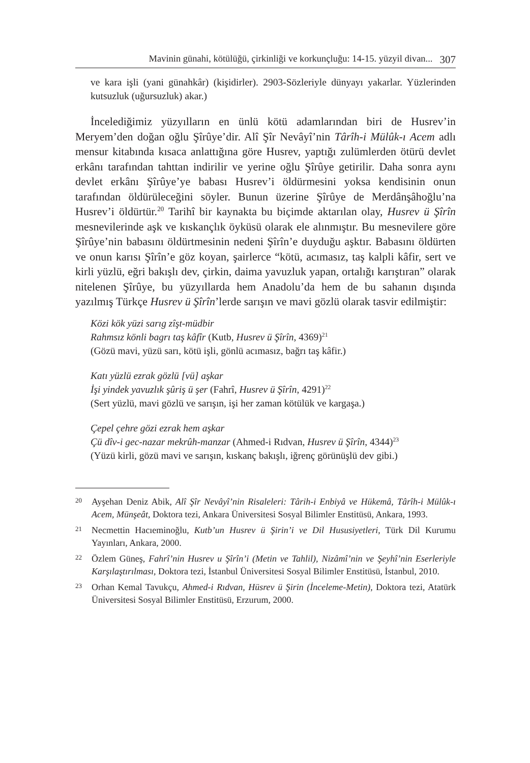Mavinin günahi, kötülüğü, çirkinliği ve korkunçluğu: 14-15. yüzyil divan... 307
ve kara işli (yani günahkâr) (kişidirler). 2903-Sözleriyle dünyayı yakarlar. Yüzlerinden kutsuzluk (uğursuzluk) akar.)
İncelediğimiz yüzyılların en ünlü kötü adamlarından biri de Husrev’in Meryem’den doğan oğlu Şîrûye’dir. Alî Şîr Nevâyî’nin Târîh-i Mülûk-ı Acem adlı mensur kitabında kısaca anlattığına göre Husrev, yaptığı zulümlerden ötürü devlet erkânı tarafından tahttan indirilir ve yerine oğlu Şîrûye getirilir. Daha sonra aynı devlet erkânı Şîrûye’ye babası Husrev’i öldürmesini yoksa kendisinin onun tarafından öldürüleceğini söyler. Bunun üzerine Şîrûye de Merdânşâhoğlu’na Husrev’i öldürtür.<sup>20</sup> Tarihî bir kaynakta bu biçimde aktarılan olay, Husrev ü Şîrîn mesnevilerinde aşk ve kıskançlık öyküsü olarak ele alınmıştır. Bu mesnevilere göre Şîrûye’nin babasını öldürtmesinin nedeni Şîrîn’e duyduğu aşktır. Babasını öldürten ve onun karısı Şîrîn’e göz koyan, şairlerce “kötü, acımasız, taş kalpli kâfir, sert ve kirli yüzlü, eğri bakışlı dev, çirkin, daima yavuzluk yapan, ortalığı karıştıran” olarak nitelenen Şîrûye, bu yüzyıllarda hem Anadolu’da hem de bu sahanın dışında yazılmış Türkçe Husrev ü Şîrîn’lerde sarışın ve mavi gözlü olarak tasvir edilmiştir:
Közi kök yüzi sarıg zîşt-müdbir
Rahmsız könli bagrı taş kâfîr (Kutb, Husrev ü Şîrîn, 4369)<sup>21</sup>
(Gözü mavi, yüzü sarı, kötü işli, gönlü acımasız, bağrı taş kâfir.)
Katı yüzlü ezrak gözlü [vü] aşkar
İşi yindek yavuzlık şûriş ü şer (Fahrî, Husrev ü Şîrîn, 4291)<sup>22</sup>
(Sert yüzlü, mavi gözlü ve sarışın, işi her zaman kötülük ve kargaşa.)
Çepel çehre gözi ezrak hem aşkar
Çü dîv-i gec-nazar mekrûh-manzar (Ahmed-i Rıdvan, Husrev ü Şîrîn, 4344)<sup>23</sup>
(Yüzü kirli, gözü mavi ve sarışın, kıskanç bakışlı, iğrenç görünüşlü dev gibi.)
20
Ayşehan Deniz Abik, Alî Şîr Nevâyî’nin Risaleleri: Târih-i Enbiyâ ve Hükemâ, Târîh-i Mülûk-ı Acem, Münşeât, Doktora tezi, Ankara Üniversitesi Sosyal Bilimler Enstitüsü, Ankara, 1993.
21
Necmettin Hacıeminoğlu, Kutb’un Husrev ü Şirin’i ve Dil Hususiyetleri, Türk Dil Kurumu Yayınları, Ankara, 2000.
22
Özlem Güneş, Fahrî’nin Husrev u Şîrîn’i (Metin ve Tahlil), Nizâmî’nin ve Şeyhî’nin Eserleriyle Karşılaştırılması, Doktora tezi, İstanbul Üniversitesi Sosyal Bilimler Enstitüsü, İstanbul, 2010.
23
Orhan Kemal Tavukçu, Ahmed-i Rıdvan, Hüsrev ü Şirin (İnceleme-Metin), Doktora tezi, Atatürk Üniversitesi Sosyal Bilimler Enstitüsü, Erzurum, 2000.